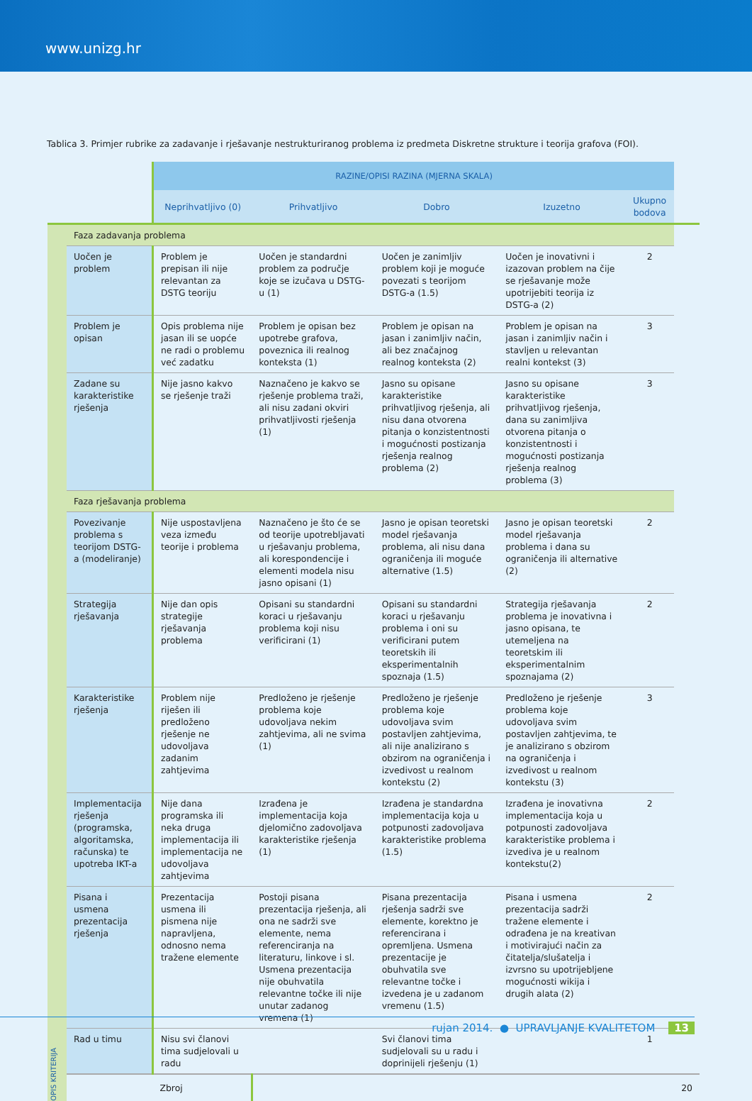www.unizg.hr
Tablica 3. Primjer rubrike za zadavanje i rješavanje nestrukturiranog problema iz predmeta Diskretne strukture i teorija grafova (FOI).
| | | RAZINE/OPISI RAZINA (MJERNA SKALA) | | | | | |
| | | Neprihvatljivo (0) | Prihvatljivo | Dobro | Izuzetno | Ukupno bodova | |
| OPIS KRITERIJA | Faza zadavanja problema | | | | | | |
| | Uočen je problem | Problem je prepisan ili nije relevantan za DSTG teoriju | Uočen je standardni problem za područje koje se izučava u DSTG-u (1) | Uočen je zanimljiv problem koji je moguće povezati s teorijom DSTG-a (1.5) | Uočen je inovativni i izazovan problem na čije se rješavanje može upotrijebiti teorija iz DSTG-a (2) | 2 | |
| | Problem je opisan | Opis problema nije jasan ili se uopće ne radi o problemu već zadatku | Problem je opisan bez upotrebe grafova, poveznica ili realnog konteksta (1) | Problem je opisan na jasan i zanimljiv način, ali bez značajnog realnog konteksta (2) | Problem je opisan na jasan i zanimljiv način i stavljen u relevantan realni kontekst (3) | 3 | |
| | Zadane su karakteristike rješenja | Nije jasno kakvo se rješenje traži | Naznačeno je kakvo se rješenje problema traži, ali nisu zadani okviri prihvatljivosti rješenja (1) | Jasno su opisane karakteristike prihvatljivog rješenja, ali nisu dana otvorena pitanja o konzistentnosti i mogućnosti postizanja rješenja realnog problema (2) | Jasno su opisane karakteristike prihvatljivog rješenja, dana su zanimljiva otvorena pitanja o konzistentnosti i mogućnosti postizanja rješenja realnog problema (3) | 3 | |
| | Faza rješavanja problema | | | | | | |
| | Povezivanje problema s teorijom DSTG-a (modeliranje) | Nije uspostavljena veza između teorije i problema | Naznačeno je što će se od teorije upotrebljavati u rješavanju problema, ali korespondencije i elementi modela nisu jasno opisani (1) | Jasno je opisan teoretski model rješavanja problema, ali nisu dana ograničenja ili moguće alternative (1.5) | Jasno je opisan teoretski model rješavanja problema i dana su ograničenja ili alternative (2) | 2 | |
| | Strategija rješavanja | Nije dan opis strategije rješavanja problema | Opisani su standardni koraci u rješavanju problema koji nisu verificirani (1) | Opisani su standardni koraci u rješavanju problema i oni su verificirani putem teoretskih ili eksperimentalnih spoznaja (1.5) | Strategija rješavanja problema je inovativna i jasno opisana, te utemeljena na teoretskim ili eksperimentalnim spoznajama (2) | 2 | |
| | Karakteristike rješenja | Problem nije riješen ili predloženo rješenje ne udovoljava zadanim zahtjevima | Predloženo je rješenje problema koje udovoljava nekim zahtjevima, ali ne svima (1) | Predloženo je rješenje problema koje udovoljava svim postavljen zahtjevima, ali nije analizirano s obzirom na ograničenja i izvedivost u realnom kontekstu (2) | Predloženo je rješenje problema koje udovoljava svim postavljen zahtjevima, te je analizirano s obzirom na ograničenja i izvedivost u realnom kontekstu (3) | 3 | |
| | Implementacija rješenja (programska, algoritamska, računska) te upotreba IKT-a | Nije dana programska ili neka druga implementacija ili implementacija ne udovoljava zahtjevima | Izrađena je implementacija koja djelomično zadovoljava karakteristike rješenja (1) | Izrađena je standardna implementacija koja u potpunosti zadovoljava karakteristike problema (1.5) | Izrađena je inovativna implementacija koja u potpunosti zadovoljava karakteristike problema i izvediva je u realnom kontekstu(2) | 2 | |
| | Pisana i usmena prezentacija rješenja | Prezentacija usmena ili pismena nije napravljena, odnosno nema tražene elemente | Postoji pisana prezentacija rješenja, ali ona ne sadrži sve elemente, nema referenciranja na literaturu, linkove i sl. Usmena prezentacija nije obuhvatila relevantne točke ili nije unutar zadanog vremena (1) | Pisana prezentacija rješenja sadrži sve elemente, korektno je referencirana i opremljena. Usmena prezentacije je obuhvatila sve relevantne točke i izvedena je u zadanom vremenu (1.5) | Pisana i usmena prezentacija sadrži tražene elemente i odrađena je na kreativan i motivirajući način za čitatelja/slušatelja i izvrsno su upotrijebljene mogućnosti wikija i drugih alata (2) | 2 | |
| | Rad u timu | Nisu svi članovi tima sudjelovali u radu | | Svi članovi tima sudjelovali su u radu i doprinijeli rješenju (1) | | 1 | |
| | | Zbroj | | | | | 20 |
rujan 2014. ● UPRAVLJANJE KVALITETOM 13